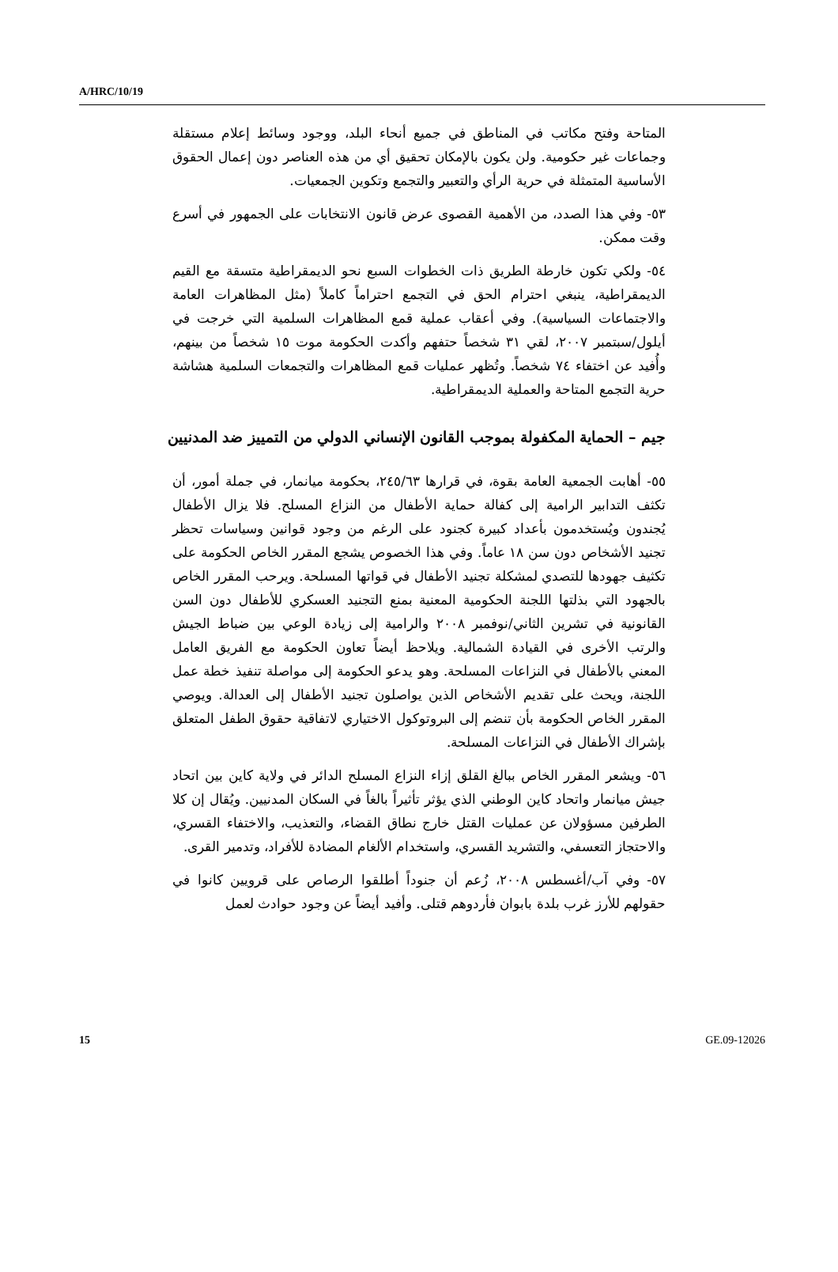A/HRC/10/19
المتاحة وفتح مكاتب في المناطق في جميع أنحاء البلد، ووجود وسائط إعلام مستقلة وجماعات غير حكومية. ولن يكون بالإمكان تحقيق أي من هذه العناصر دون إعمال الحقوق الأساسية المتمثلة في حرية الرأي والتعبير والتجمع وتكوين الجمعيات.
٥٣- وفي هذا الصدد، من الأهمية القصوى عرض قانون الانتخابات على الجمهور في أسرع وقت ممكن.
٥٤- ولكي تكون خارطة الطريق ذات الخطوات السبع نحو الديمقراطية متسقة مع القيم الديمقراطية، ينبغي احترام الحق في التجمع احتراماً كاملاً (مثل المظاهرات العامة والاجتماعات السياسية). وفي أعقاب عملية قمع المظاهرات السلمية التي خرجت في أيلول/سبتمبر ٢٠٠٧، لقي ٣١ شخصاً حتفهم وأكدت الحكومة موت ١٥ شخصاً من بينهم، وأُفيد عن اختفاء ٧٤ شخصاً. وتُظهر عمليات قمع المظاهرات والتجمعات السلمية هشاشة حرية التجمع المتاحة والعملية الديمقراطية.
جيم – الحماية المكفولة بموجب القانون الإنساني الدولي من التمييز ضد المدنيين
٥٥- أهابت الجمعية العامة بقوة، في قرارها ٢٤٥/٦٣، بحكومة ميانمار، في جملة أمور، أن تكثف التدابير الرامية إلى كفالة حماية الأطفال من النزاع المسلح. فلا يزال الأطفال يُجندون ويُستخدمون بأعداد كبيرة كجنود على الرغم من وجود قوانين وسياسات تحظر تجنيد الأشخاص دون سن ١٨ عاماً. وفي هذا الخصوص يشجع المقرر الخاص الحكومة على تكثيف جهودها للتصدي لمشكلة تجنيد الأطفال في قواتها المسلحة. ويرحب المقرر الخاص بالجهود التي بذلتها اللجنة الحكومية المعنية بمنع التجنيد العسكري للأطفال دون السن القانونية في تشرين الثاني/نوفمبر ٢٠٠٨ والرامية إلى زيادة الوعي بين ضباط الجيش والرتب الأخرى في القيادة الشمالية. ويلاحظ أيضاً تعاون الحكومة مع الفريق العامل المعني بالأطفال في النزاعات المسلحة. وهو يدعو الحكومة إلى مواصلة تنفيذ خطة عمل اللجنة، ويحث على تقديم الأشخاص الذين يواصلون تجنيد الأطفال إلى العدالة. ويوصي المقرر الخاص الحكومة بأن تنضم إلى البروتوكول الاختياري لاتفاقية حقوق الطفل المتعلق بإشراك الأطفال في النزاعات المسلحة.
٥٦- ويشعر المقرر الخاص ببالغ القلق إزاء النزاع المسلح الدائر في ولاية كاين بين اتحاد جيش ميانمار واتحاد كاين الوطني الذي يؤثر تأثيراً بالغاً في السكان المدنيين. ويُقال إن كلا الطرفين مسؤولان عن عمليات القتل خارج نطاق القضاء، والتعذيب، والاختفاء القسري، والاحتجاز التعسفي، والتشريد القسري، واستخدام الألغام المضادة للأفراد، وتدمير القرى.
٥٧- وفي آب/أغسطس ٢٠٠٨، زُعم أن جنوداً أطلقوا الرصاص على قرويين كانوا في حقولهم للأرز غرب بلدة بابوان فأردوهم قتلى. وأفيد أيضاً عن وجود حوادث لعمل
15 GE.09-12026